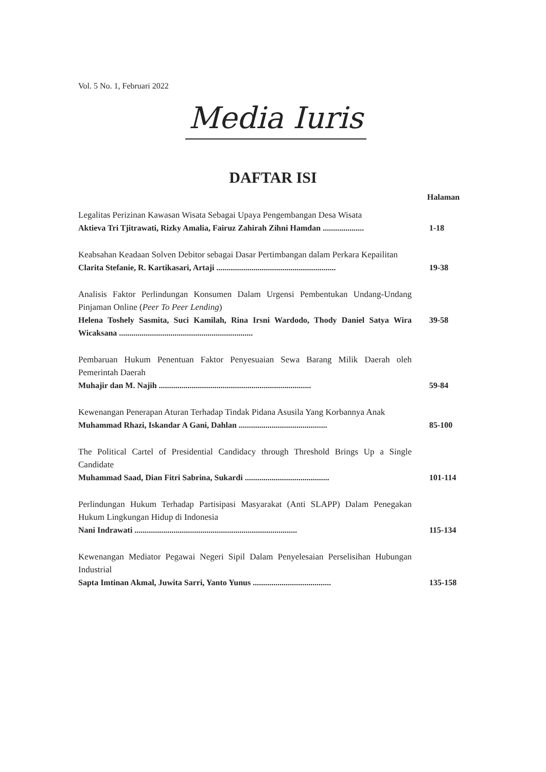Vol. 5 No. 1, Februari 2022
Media Iuris
DAFTAR ISI
Halaman
Legalitas Perizinan Kawasan Wisata Sebagai Upaya Pengembangan Desa Wisata
Aktieva Tri Tjitrawati, Rizky Amalia, Fairuz Zahirah Zihni Hamdan .................... 1-18
Keabsahan Keadaan Solven Debitor sebagai Dasar Pertimbangan dalam Perkara Kepailitan
Clarita Stefanie, R. Kartikasari, Artaji .......................................................... 19-38
Analisis Faktor Perlindungan Konsumen Dalam Urgensi Pembentukan Undang-Undang Pinjaman Online (Peer To Peer Lending)
Helena Toshely Sasmita, Suci Kamilah, Rina Irsni Wardodo, Thody Daniel Satya Wira Wicaksana ................................................................. 39-58
Pembaruan Hukum Penentuan Faktor Penyesuaian Sewa Barang Milik Daerah oleh Pemerintah Daerah
Muhajir dan M. Najih .......................................................................... 59-84
Kewenangan Penerapan Aturan Terhadap Tindak Pidana Asusila Yang Korbannya Anak
Muhammad Rhazi, Iskandar A Gani, Dahlan ........................................... 85-100
The Political Cartel of Presidential Candidacy through Threshold Brings Up a Single Candidate
Muhammad Saad, Dian Fitri Sabrina, Sukardi ......................................... 101-114
Perlindungan Hukum Terhadap Partisipasi Masyarakat (Anti SLAPP) Dalam Penegakan Hukum Lingkungan Hidup di Indonesia
Nani Indrawati ............................................................................... 115-134
Kewenangan Mediator Pegawai Negeri Sipil Dalam Penyelesaian Perselisihan Hubungan Industrial
Sapta Imtinan Akmal, Juwita Sarri, Yanto Yunus ...................................... 135-158